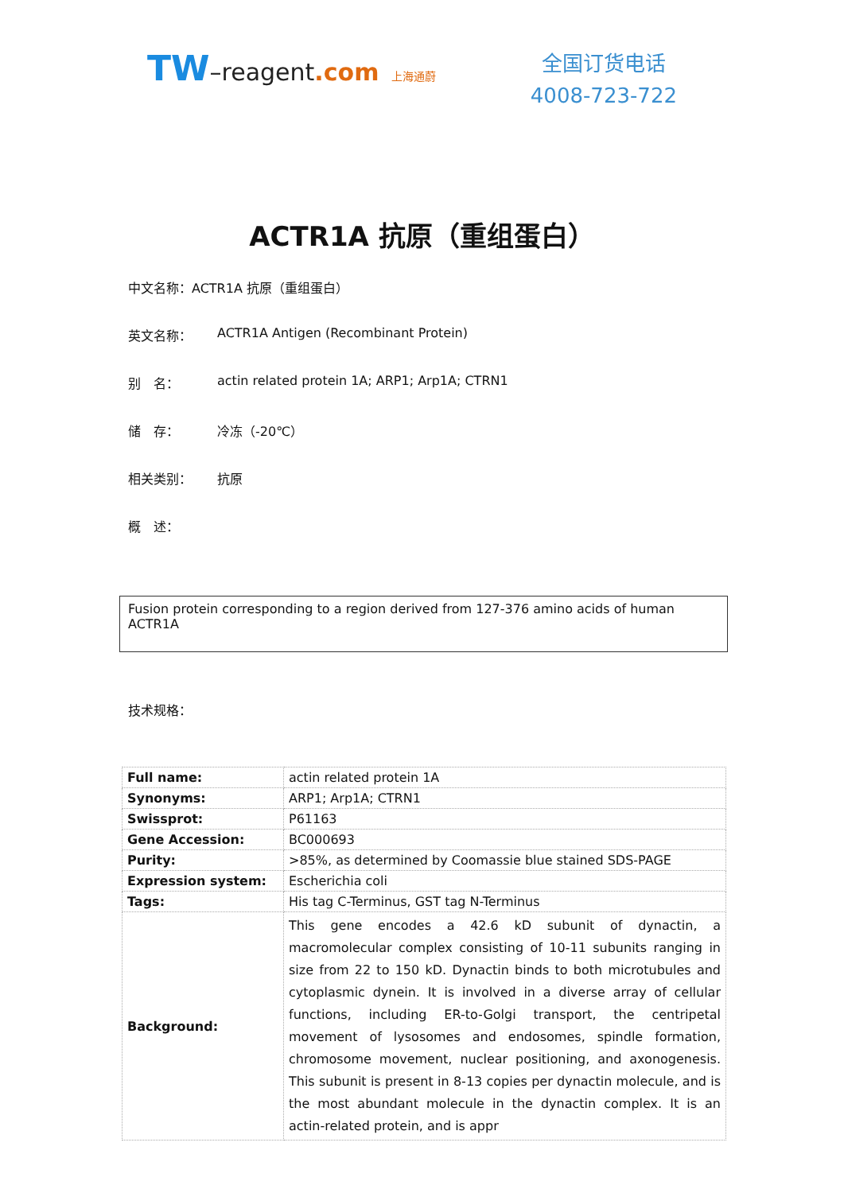TW–reagent.com 上海通蔚
全国订货电话
4008-723-722
ACTR1A 抗原（重组蛋白）
中文名称：ACTR1A 抗原（重组蛋白）
英文名称： ACTR1A Antigen (Recombinant Protein)
别　名： actin related protein 1A; ARP1; Arp1A; CTRN1
储　存： 冷冻（-20℃）
相关类别： 抗原
概　述：
Fusion protein corresponding to a region derived from 127-376 amino acids of human ACTR1A
技术规格：
| Full name: | actin related protein 1A |
| Synonyms: | ARP1; Arp1A; CTRN1 |
| Swissprot: | P61163 |
| Gene Accession: | BC000693 |
| Purity: | >85%, as determined by Coomassie blue stained SDS-PAGE |
| Expression system: | Escherichia coli |
| Tags: | His tag C-Terminus, GST tag N-Terminus |
| Background: | This gene encodes a 42.6 kD subunit of dynactin, a macromolecular complex consisting of 10-11 subunits ranging in size from 22 to 150 kD. Dynactin binds to both microtubules and cytoplasmic dynein. It is involved in a diverse array of cellular functions, including ER-to-Golgi transport, the centripetal movement of lysosomes and endosomes, spindle formation, chromosome movement, nuclear positioning, and axonogenesis. This subunit is present in 8-13 copies per dynactin molecule, and is the most abundant molecule in the dynactin complex. It is an actin-related protein, and is appr |